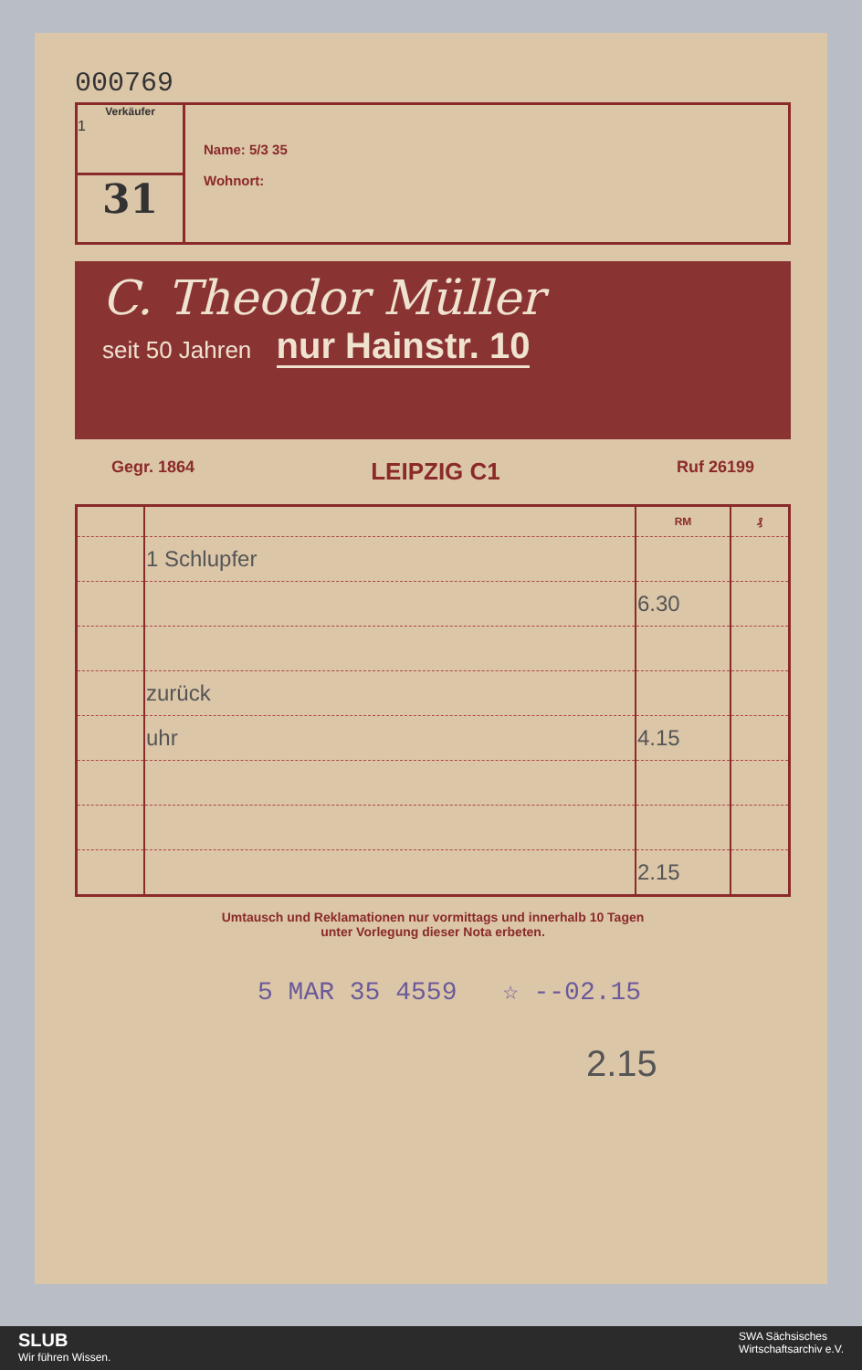000769
Verkäufer
1
31
Name: 5/3 35
Wohnort:
C. Theodor Müller
seit 50 Jahren nur Hainstr. 10
Gegr. 1864 LEIPZIG C1 Ruf 26199
| | | RM | ₰ |
| --- | --- | --- | --- |
| | 1 Schlupfer | | |
| | | 6.30 | |
| | zurück | | |
| | uhr | 4.15 | |
| | | 2.15 | |
Umtausch und Reklamationen nur vormittags und innerhalb 10 Tagen
unter Vorlegung dieser Nota erbeten.
5 MAR 35 4559 ☆ --02.15
2.15
SLUB
Wir führen Wissen.
SWA Sächsisches
Wirtschaftsarchiv e.V.